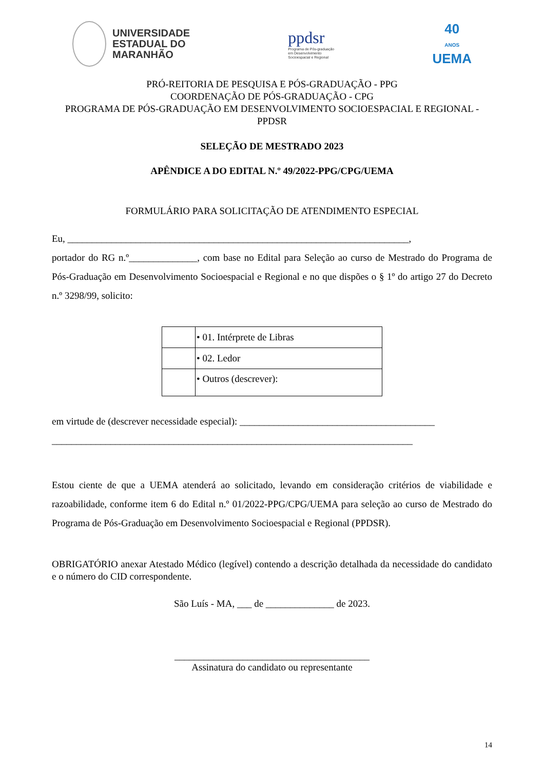UNIVERSIDADE
ESTADUAL DO
MARANHÃO
ppdsr
Programa de Pós-graduação
em Desenvolvimento
Socioespacial e Regional
40
ANOS
UEMA
PRÓ-REITORIA DE PESQUISA E PÓS-GRADUAÇÃO - PPG
COORDENAÇÃO DE PÓS-GRADUAÇÃO - CPG
PROGRAMA DE PÓS-GRADUAÇÃO EM DESENVOLVIMENTO SOCIOESPACIAL E REGIONAL - PPDSR
SELEÇÃO DE MESTRADO 2023
APÊNDICE A DO EDITAL N.º 49/2022-PPG/CPG/UEMA
FORMULÁRIO PARA SOLICITAÇÃO DE ATENDIMENTO ESPECIAL
Eu, ______________________________________________________________________,
portador do RG n.º______________, com base no Edital para Seleção ao curso de Mestrado do Programa de Pós-Graduação em Desenvolvimento Socioespacial e Regional e no que dispões o § 1º do artigo 27 do Decreto n.º 3298/99, solicito:
| | • 01. Intérprete de Libras |
| | • 02. Ledor |
| | • Outros (descrever): |
em virtude de (descrever necessidade especial): ________________________________________
__________________________________________________________________________
Estou ciente de que a UEMA atenderá ao solicitado, levando em consideração critérios de viabilidade e razoabilidade, conforme item 6 do Edital n.º 01/2022-PPG/CPG/UEMA para seleção ao curso de Mestrado do Programa de Pós-Graduação em Desenvolvimento Socioespacial e Regional (PPDSR).
OBRIGATÓRIO anexar Atestado Médico (legível) contendo a descrição detalhada da necessidade do candidato e o número do CID correspondente.
São Luís - MA, ___ de ______________ de 2023.
________________________________________
Assinatura do candidato ou representante
14